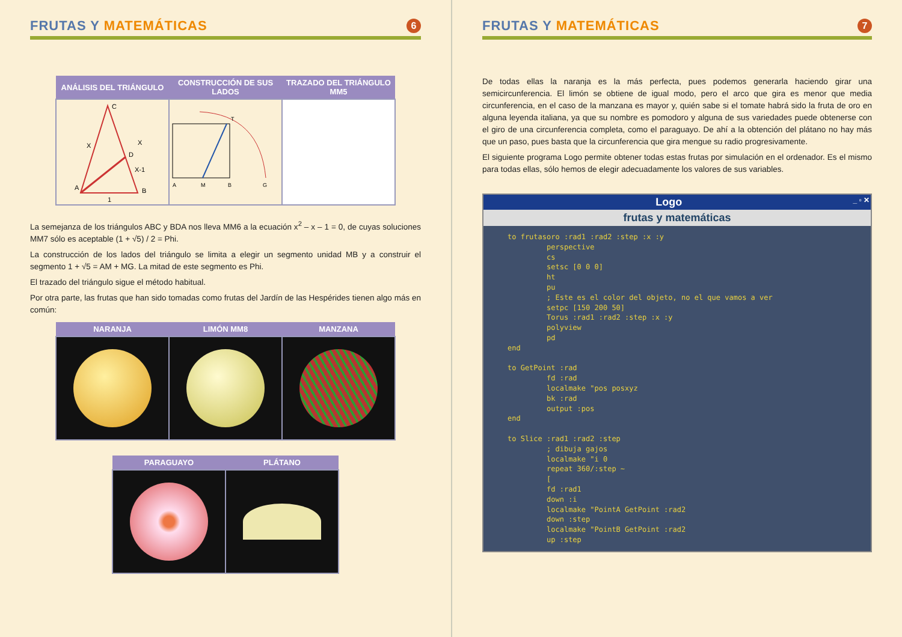FRUTAS Y MATEMÁTICAS
6
| ANÁLISIS DEL TRIÁNGULO | CONSTRUCCIÓN DE SUS LADOS | TRAZADO DEL TRIÁNGULO MM5 |
| --- | --- | --- |
| C A B D X X X-1 1 | A M B G T | |
La semejanza de los triángulos ABC y BDA nos lleva MM6 a la ecuación x<sup>2</sup> – x – 1 = 0, de cuyas soluciones MM7 sólo es aceptable (1 + √5) / 2 = Phi.
La construcción de los lados del triángulo se limita a elegir un segmento unidad MB y a construir el segmento 1 + √5 = AM + MG. La mitad de este segmento es Phi.
El trazado del triángulo sigue el método habitual.
Por otra parte, las frutas que han sido tomadas como frutas del Jardín de las Hespérides tienen algo más en común:
| NARANJA | LIMÓN MM8 | MANZANA |
| --- | --- | --- |
| PARAGUAYO | PLÁTANO |
| --- | --- |
FRUTAS Y MATEMÁTICAS
7
De todas ellas la naranja es la más perfecta, pues podemos generarla haciendo girar una semicircunferencia. El limón se obtiene de igual modo, pero el arco que gira es menor que media circunferencia, en el caso de la manzana es mayor y, quién sabe si el tomate habrá sido la fruta de oro en alguna leyenda italiana, ya que su nombre es pomodoro y alguna de sus variedades puede obtenerse con el giro de una circunferencia completa, como el paraguayo. De ahí a la obtención del plátano no hay más que un paso, pues basta que la circunferencia que gira mengue su radio progresivamente.
El siguiente programa Logo permite obtener todas estas frutas por simulación en el ordenador. Es el mismo para todas ellas, sólo hemos de elegir adecuadamente los valores de sus variables.
Logo _ ▫ ✕
frutas y matemáticas
to frutasoro :rad1 :rad2 :step :x :y
         perspective
         cs
         setsc [0 0 0]
         ht
         pu
         ; Este es el color del objeto, no el que vamos a ver
         setpc [150 200 50]
         Torus :rad1 :rad2 :step :x :y
         polyview
         pd
end

to GetPoint :rad
         fd :rad
         localmake "pos posxyz
         bk :rad
         output :pos
end

to Slice :rad1 :rad2 :step
         ; dibuja gajos
         localmake "i 0
         repeat 360/:step ~
         [
         fd :rad1
         down :i
         localmake "PointA GetPoint :rad2
         down :step
         localmake "PointB GetPoint :rad2
         up :step